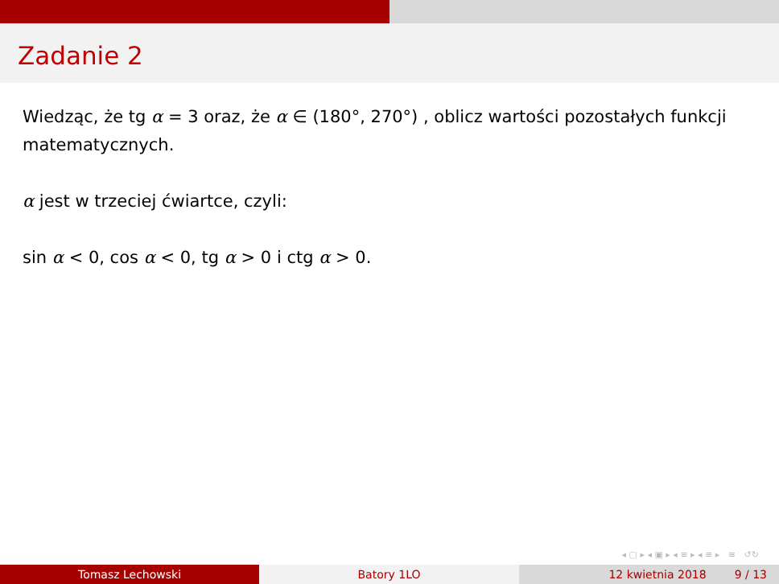Zadanie 2
Wiedząc, że tg α = 3 oraz, że α ∈ (180°, 270°) , oblicz wartości pozostałych funkcji matematycznych.
α jest w trzeciej ćwiartce, czyli:
sin α < 0, cos α < 0, tg α > 0 i ctg α > 0.
◂ ▢ ▸ ◂ ▣ ▸ ◂ ≡ ▸ ◂ ≡ ▸ ≡ ↺↻
Tomasz Lechowski Batory 1LO 12 kwietnia 2018 9 / 13